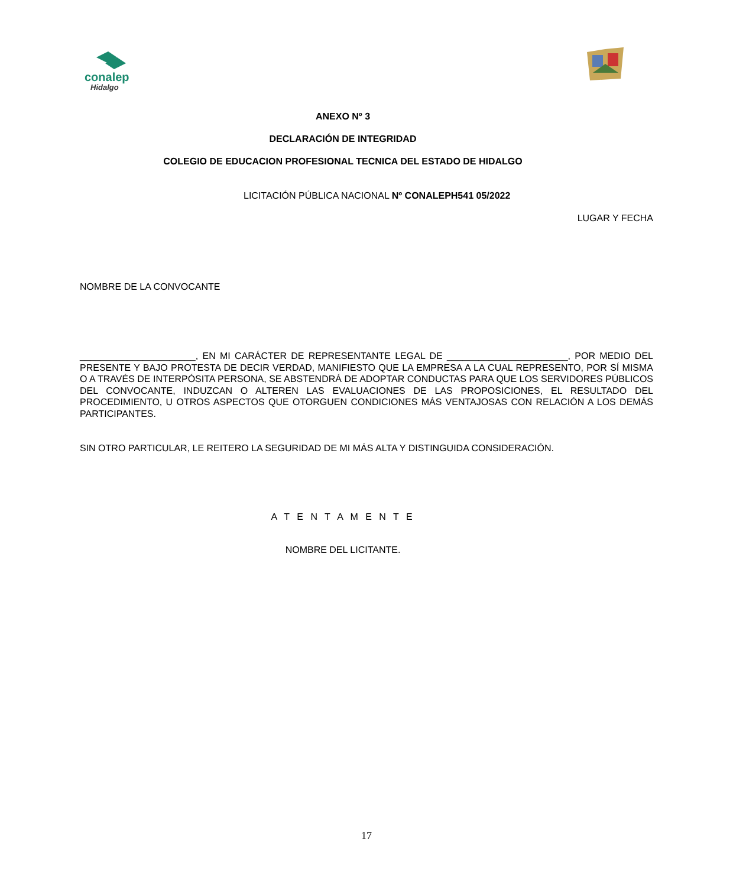conalep
Hidalgo
ANEXO Nº 3
DECLARACIÓN DE INTEGRIDAD
COLEGIO DE EDUCACION PROFESIONAL TECNICA DEL ESTADO DE HIDALGO
LICITACIÓN PÚBLICA NACIONAL Nº CONALEPH541 05/2022
LUGAR Y FECHA
NOMBRE DE LA CONVOCANTE
______________________, EN MI CARÁCTER DE REPRESENTANTE LEGAL DE _______________________, POR MEDIO DEL PRESENTE Y BAJO PROTESTA DE DECIR VERDAD, MANIFIESTO QUE LA EMPRESA A LA CUAL REPRESENTO, POR SÍ MISMA O A TRAVÉS DE INTERPÓSITA PERSONA, SE ABSTENDRÁ DE ADOPTAR CONDUCTAS PARA QUE LOS SERVIDORES PÚBLICOS DEL CONVOCANTE, INDUZCAN O ALTEREN LAS EVALUACIONES DE LAS PROPOSICIONES, EL RESULTADO DEL PROCEDIMIENTO, U OTROS ASPECTOS QUE OTORGUEN CONDICIONES MÁS VENTAJOSAS CON RELACIÓN A LOS DEMÁS PARTICIPANTES.
SIN OTRO PARTICULAR, LE REITERO LA SEGURIDAD DE MI MÁS ALTA Y DISTINGUIDA CONSIDERACIÓN.
A T E N T A M E N T E
NOMBRE DEL LICITANTE.
17